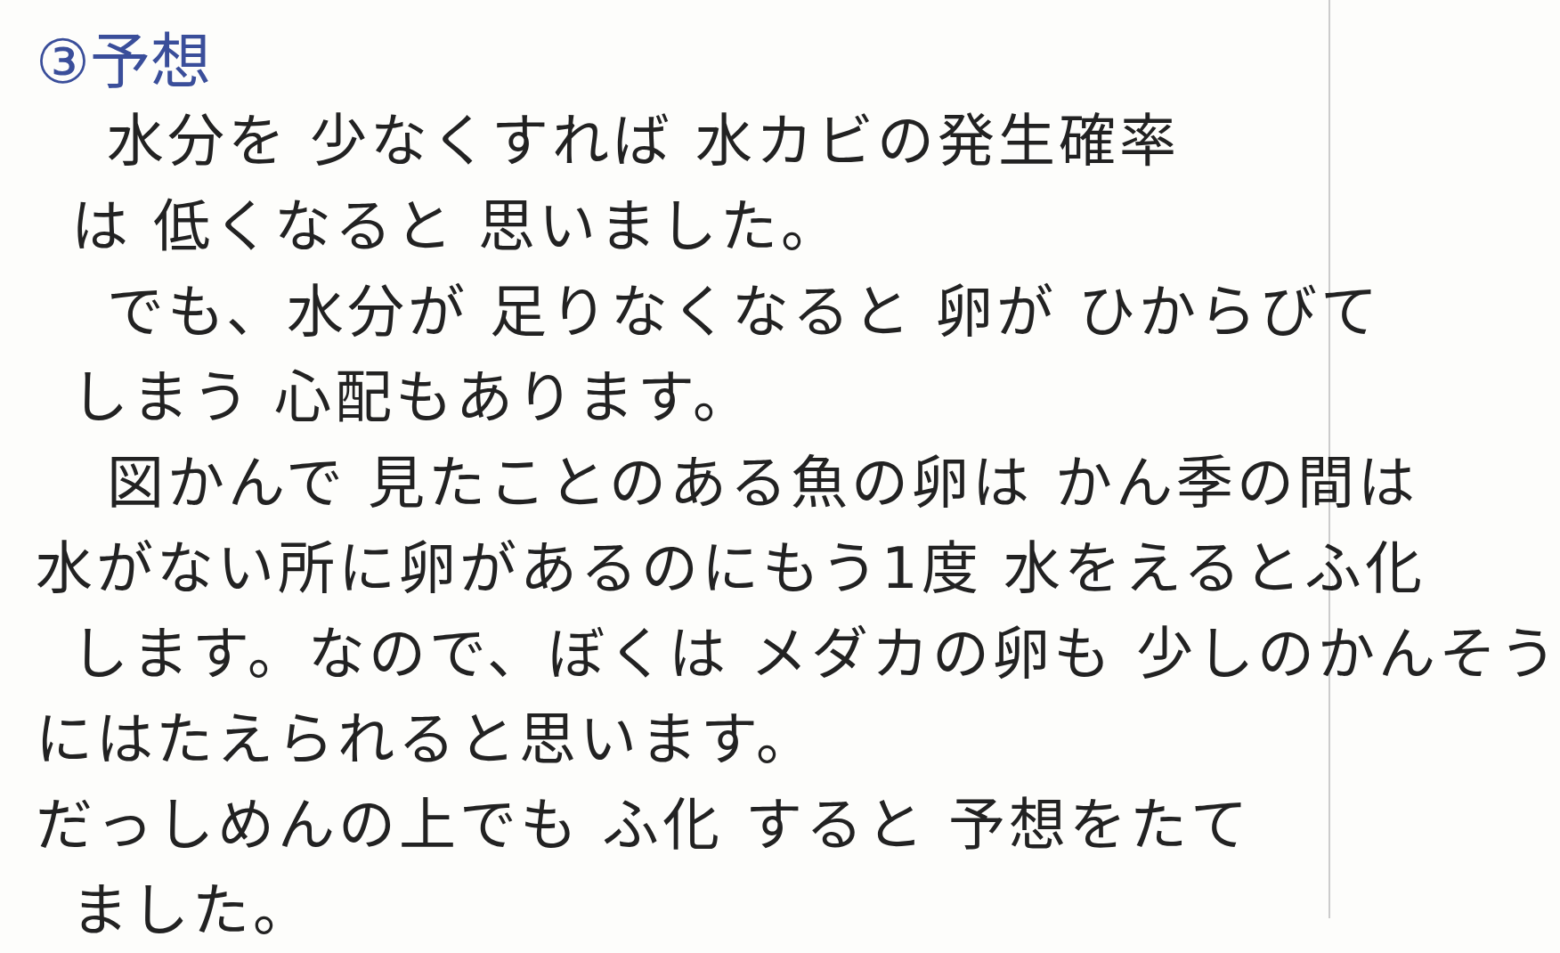③予想
水分を 少なくすれば 水カビの発生確率
は 低くなると 思いました。
でも、水分が 足りなくなると 卵が ひからびて
しまう 心配もあります。
図かんで 見たことのある魚の卵は かん季の間は
水がない所に卵があるのにもう1度 水をえるとふ化
します。なので、ぼくは メダカの卵も 少しのかんそう
にはたえられると思います。
だっしめんの上でも ふ化 すると 予想をたて
ました。